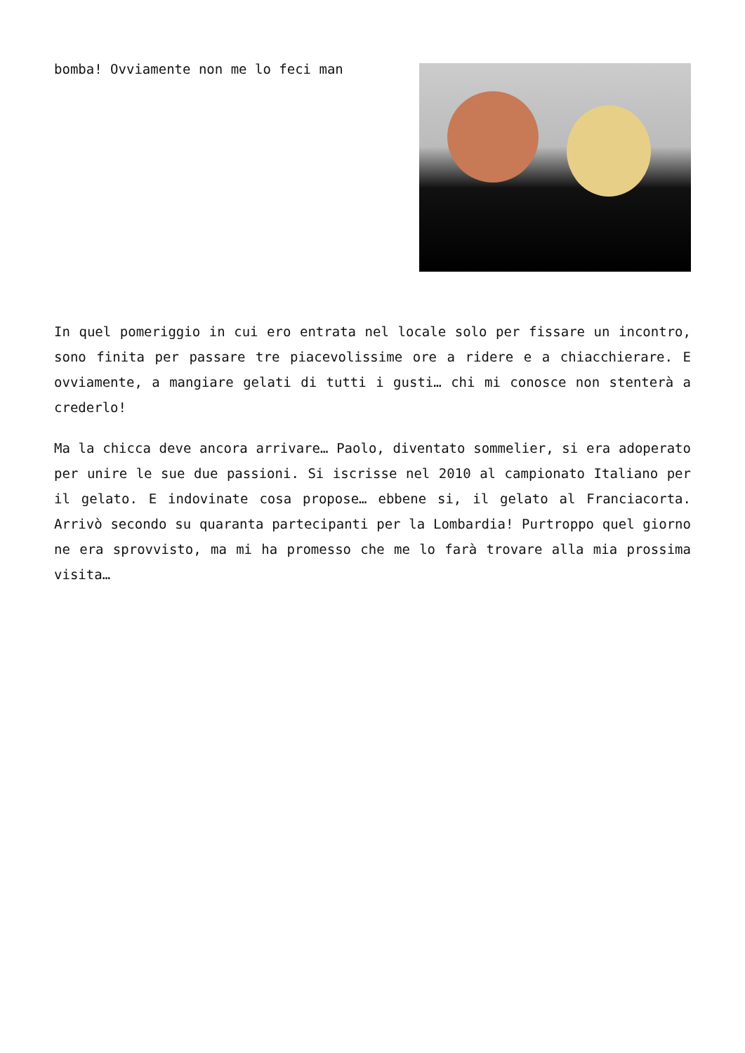bomba! Ovviamente non me lo feci man
In quel pomeriggio in cui ero entrata nel locale solo per fissare un incontro, sono finita per passare tre piacevolissime ore a ridere e a chiacchierare. E ovviamente, a mangiare gelati di tutti i gusti… chi mi conosce non stenterà a crederlo!
Ma la chicca deve ancora arrivare… Paolo, diventato sommelier, si era adoperato per unire le sue due passioni. Si iscrisse nel 2010 al campionato Italiano per il gelato. E indovinate cosa propose… ebbene si, il gelato al Franciacorta. Arrivò secondo su quaranta partecipanti per la Lombardia! Purtroppo quel giorno ne era sprovvisto, ma mi ha promesso che me lo farà trovare alla mia prossima visita…